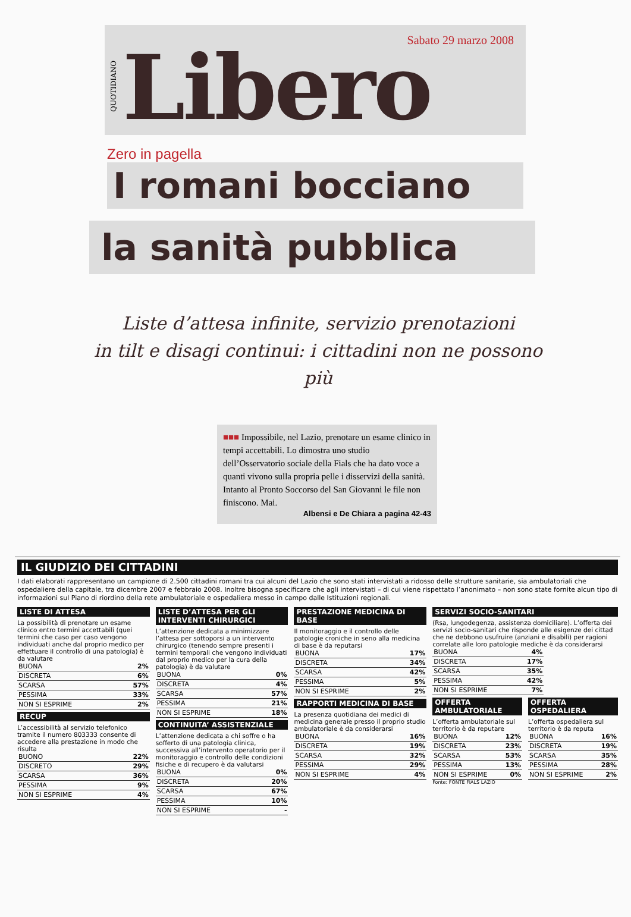QUOTIDIANO
Libero
Sabato 29 marzo 2008
Zero in pagella
I romani bocciano
la sanità pubblica
Liste d’attesa infinite, servizio prenotazioni
in tilt e disagi continui: i cittadini non ne possono più
■■■ Impossibile, nel Lazio, prenotare un esame clinico in tempi accettabili. Lo dimostra uno studio dell’Osservatorio sociale della Fials che ha dato voce a quanti vivono sulla propria pelle i disservizi della sanità. Intanto al Pronto Soccorso del San Giovanni le file non finiscono. Mai.
Albensi e De Chiara a pagina 42-43
IL GIUDIZIO DEI CITTADINI
I dati elaborati rappresentano un campione di 2.500 cittadini romani tra cui alcuni del Lazio che sono stati intervistati a ridosso delle strutture sanitarie, sia ambulatoriali che ospedaliere della capitale, tra dicembre 2007 e febbraio 2008. Inoltre bisogna specificare che agli intervistati – di cui viene rispettato l’anonimato – non sono state fornite alcun tipo di informazioni sul Piano di riordino della rete ambulatoriale e ospedaliera messo in campo dalle Istituzioni regionali.
LISTE DI ATTESA
La possibilità di prenotare un esame clinico entro termini accettabili (quei termini che caso per caso vengono individuati anche dal proprio medico per effettuare il controllo di una patologia) è da valutare
| BUONA | 2% |
| DISCRETA | 6% |
| SCARSA | 57% |
| PESSIMA | 33% |
| NON SI ESPRIME | 2% |
RECUP
L’accessibilità al servizio telefonico tramite il numero 803333 consente di accedere alla prestazione in modo che risulta
| BUONO | 22% |
| DISCRETO | 29% |
| SCARSA | 36% |
| PESSIMA | 9% |
| NON SI ESPRIME | 4% |
LISTE D’ATTESA PER GLI INTERVENTI CHIRURGICI
L’attenzione dedicata a minimizzare l’attesa per sottoporsi a un intervento chirurgico (tenendo sempre presenti i termini temporali che vengono individuati dal proprio medico per la cura della patologia) è da valutare
| BUONA | 0% |
| DISCRETA | 4% |
| SCARSA | 57% |
| PESSIMA | 21% |
| NON SI ESPRIME | 18% |
CONTINUITA’ ASSISTENZIALE
L’attenzione dedicata a chi soffre o ha sofferto di una patologia clinica, successiva all’intervento operatorio per il monitoraggio e controllo delle condizioni fisiche e di recupero è da valutarsi
| BUONA | 0% |
| DISCRETA | 20% |
| SCARSA | 67% |
| PESSIMA | 10% |
| NON SI ESPRIME | - |
PRESTAZIONE MEDICINA DI BASE
Il monitoraggio e il controllo delle patologie croniche in seno alla medicina di base è da reputarsi
| BUONA | 17% |
| DISCRETA | 34% |
| SCARSA | 42% |
| PESSIMA | 5% |
| NON SI ESPRIME | 2% |
RAPPORTI MEDICINA DI BASE
La presenza quotidiana dei medici di medicina generale presso il proprio studio ambulatoriale è da considerarsi
| BUONA | 16% |
| DISCRETA | 19% |
| SCARSA | 32% |
| PESSIMA | 29% |
| NON SI ESPRIME | 4% |
SERVIZI SOCIO-SANITARI
(Rsa, lungodegenza, assistenza domiciliare). L’offerta dei servizi socio-sanitari che risponde alle esigenze dei cittad che ne debbono usufruire (anziani e disabili) per ragioni correlate alle loro patologie mediche è da considerarsi
| BUONA | 4% |
| DISCRETA | 17% |
| SCARSA | 35% |
| PESSIMA | 42% |
| NON SI ESPRIME | 7% |
OFFERTA AMBULATORIALE
L’offerta ambulatoriale sul territorio è da reputare
| BUONA | 12% |
| DISCRETA | 23% |
| SCARSA | 53% |
| PESSIMA | 13% |
| NON SI ESPRIME | 0% |
Fonte: FONTE FIALS LAZIO
OFFERTA OSPEDALIERA
L’offerta ospedaliera sul territorio è da reputa
| BUONA | 16% |
| DISCRETA | 19% |
| SCARSA | 35% |
| PESSIMA | 28% |
| NON SI ESPRIME | 2% |